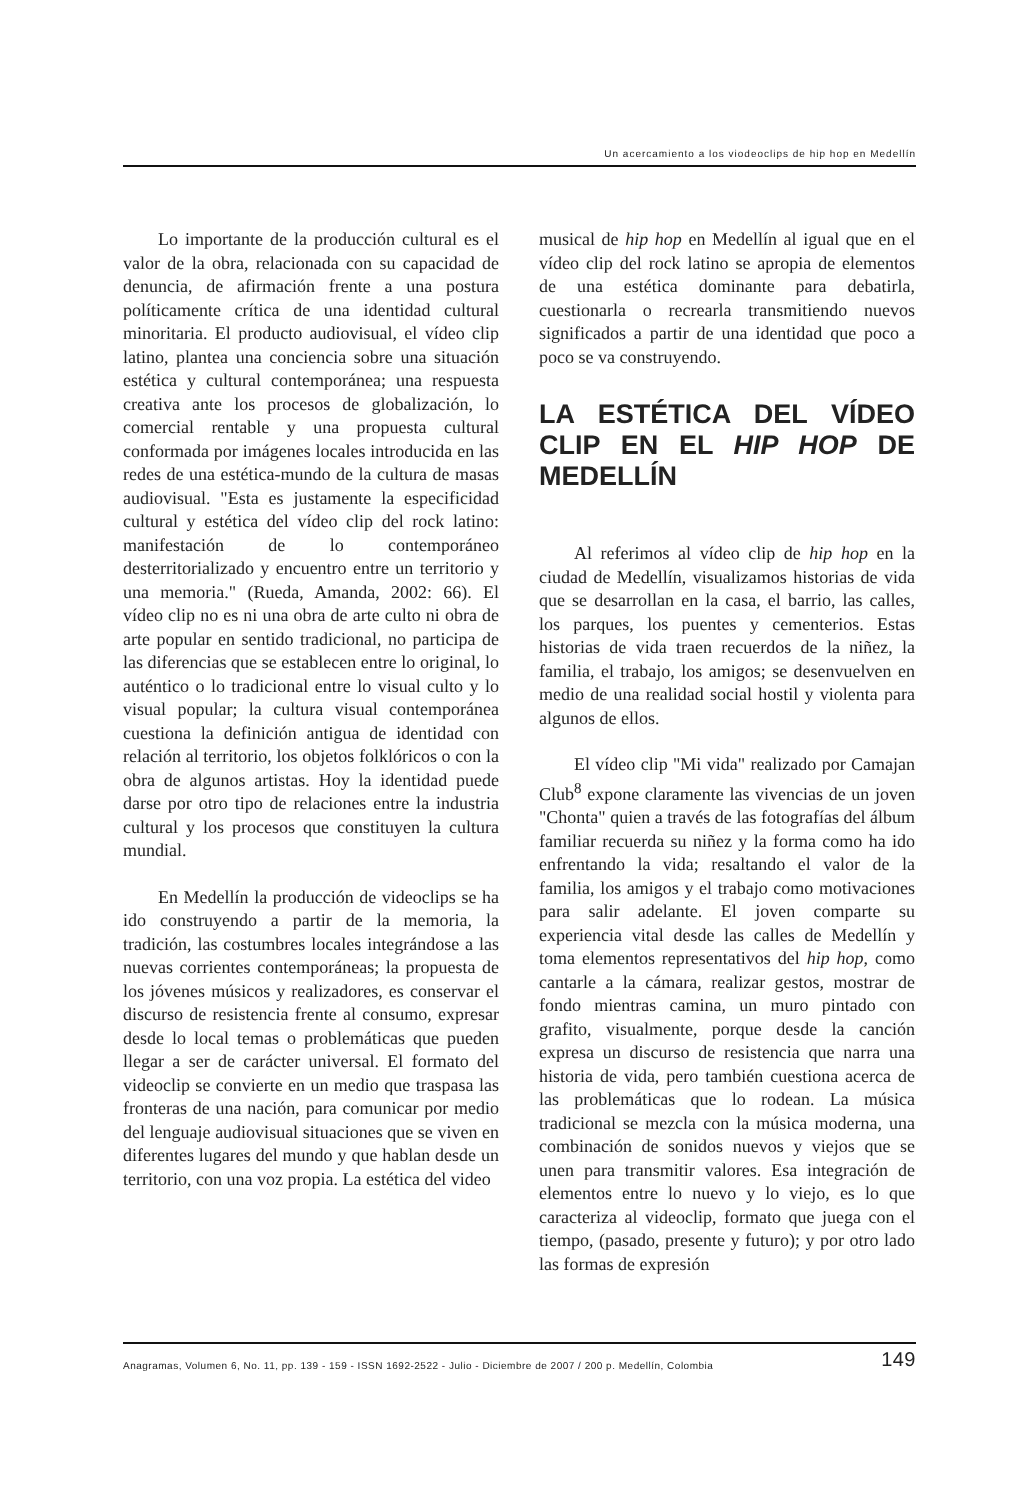Un acercamiento a los viodeoclips de hip hop en Medellín
Lo importante de la producción cultural es el valor de la obra, relacionada con su capacidad de denuncia, de afirmación frente a una postura políticamente crítica de una identidad cultural minoritaria. El producto audiovisual, el vídeo clip latino, plantea una conciencia sobre una situación estética y cultural contemporánea; una respuesta creativa ante los procesos de globalización, lo comercial rentable y una propuesta cultural conformada por imágenes locales introducida en las redes de una estética-mundo de la cultura de masas audiovisual. "Esta es justamente la especificidad cultural y estética del vídeo clip del rock latino: manifestación de lo contemporáneo desterritorializado y encuentro entre un territorio y una memoria." (Rueda, Amanda, 2002: 66). El vídeo clip no es ni una obra de arte culto ni obra de arte popular en sentido tradicional, no participa de las diferencias que se establecen entre lo original, lo auténtico o lo tradicional entre lo visual culto y lo visual popular; la cultura visual contemporánea cuestiona la definición antigua de identidad con relación al territorio, los objetos folklóricos o con la obra de algunos artistas. Hoy la identidad puede darse por otro tipo de relaciones entre la industria cultural y los procesos que constituyen la cultura mundial.
En Medellín la producción de videoclips se ha ido construyendo a partir de la memoria, la tradición, las costumbres locales integrándose a las nuevas corrientes contemporáneas; la propuesta de los jóvenes músicos y realizadores, es conservar el discurso de resistencia frente al consumo, expresar desde lo local temas o problemáticas que pueden llegar a ser de carácter universal. El formato del videoclip se convierte en un medio que traspasa las fronteras de una nación, para comunicar por medio del lenguaje audiovisual situaciones que se viven en diferentes lugares del mundo y que hablan desde un territorio, con una voz propia. La estética del video
musical de hip hop en Medellín al igual que en el vídeo clip del rock latino se apropia de elementos de una estética dominante para debatirla, cuestionarla o recrearla transmitiendo nuevos significados a partir de una identidad que poco a poco se va construyendo.
LA ESTÉTICA DEL VÍDEO CLIP EN EL HIP HOP DE MEDELLÍN
Al referimos al vídeo clip de hip hop en la ciudad de Medellín, visualizamos historias de vida que se desarrollan en la casa, el barrio, las calles, los parques, los puentes y cementerios. Estas historias de vida traen recuerdos de la niñez, la familia, el trabajo, los amigos; se desenvuelven en medio de una realidad social hostil y violenta para algunos de ellos.
El vídeo clip "Mi vida" realizado por Camajan Club<sup>8</sup> expone claramente las vivencias de un joven "Chonta" quien a través de las fotografías del álbum familiar recuerda su niñez y la forma como ha ido enfrentando la vida; resaltando el valor de la familia, los amigos y el trabajo como motivaciones para salir adelante. El joven comparte su experiencia vital desde las calles de Medellín y toma elementos representativos del hip hop, como cantarle a la cámara, realizar gestos, mostrar de fondo mientras camina, un muro pintado con grafito, visualmente, porque desde la canción expresa un discurso de resistencia que narra una historia de vida, pero también cuestiona acerca de las problemáticas que lo rodean. La música tradicional se mezcla con la música moderna, una combinación de sonidos nuevos y viejos que se unen para transmitir valores. Esa integración de elementos entre lo nuevo y lo viejo, es lo que caracteriza al videoclip, formato que juega con el tiempo, (pasado, presente y futuro); y por otro lado las formas de expresión
Anagramas, Volumen 6, No. 11, pp. 139 - 159 - ISSN 1692-2522 - Julio - Diciembre de 2007 / 200 p. Medellín, Colombia 149